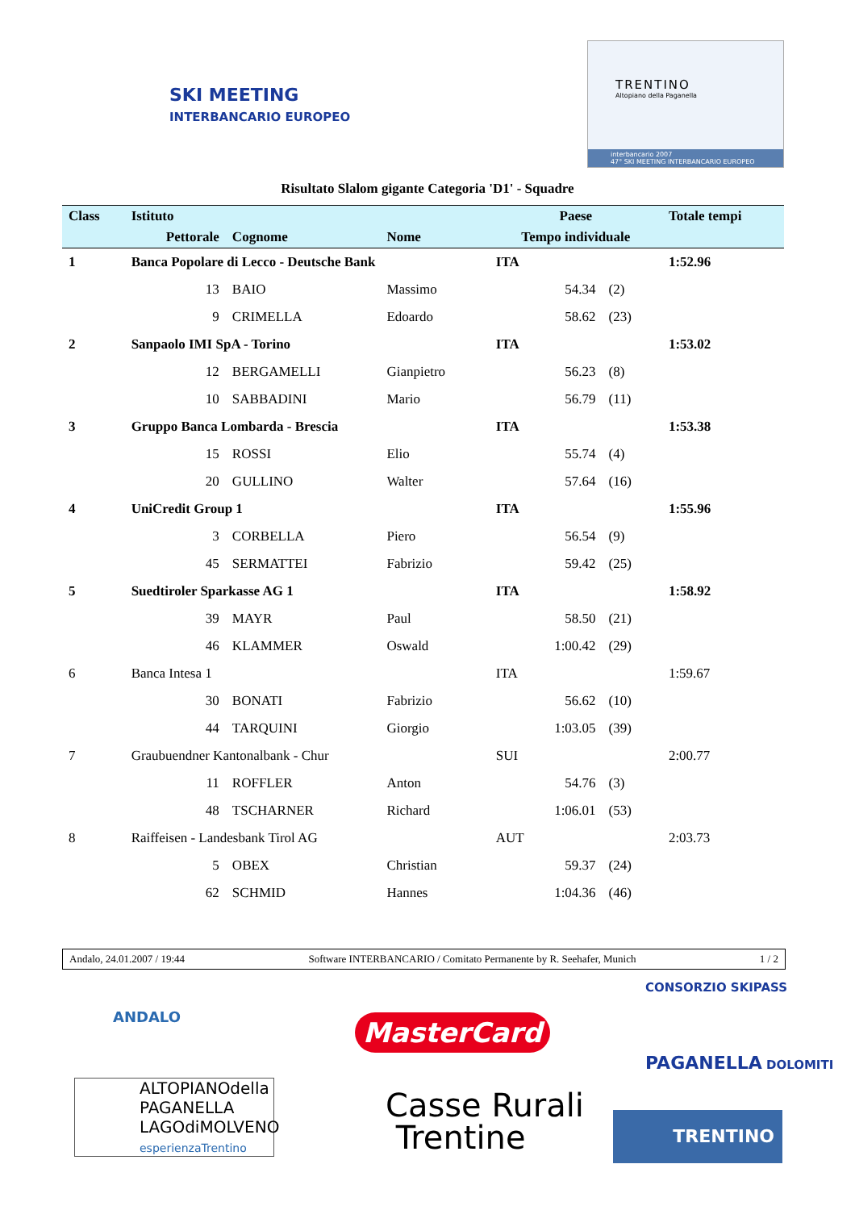SKI MEETING
INTERBANCARIO EUROPEO
TRENTINO
Altopiano della Paganella
interbancario 2007
47° SKI MEETING INTERBANCARIO EUROPEO
Risultato Slalom gigante Categoria 'D1' - Squadre
| Class | Istituto | | | Paese | | | Totale tempi |
| --- | --- | --- | --- | --- | --- | --- | --- |
| | Pettorale | Cognome | Nome | Tempo individuale | | | |
| 1 | Banca Popolare di Lecco - Deutsche Bank | | | ITA | | | 1:52.96 |
| | 13 | BAIO | Massimo | | 54.34 | (2) | |
| | 9 | CRIMELLA | Edoardo | | 58.62 | (23) | |
| 2 | Sanpaolo IMI SpA - Torino | | | ITA | | | 1:53.02 |
| | 12 | BERGAMELLI | Gianpietro | | 56.23 | (8) | |
| | 10 | SABBADINI | Mario | | 56.79 | (11) | |
| 3 | Gruppo Banca Lombarda - Brescia | | | ITA | | | 1:53.38 |
| | 15 | ROSSI | Elio | | 55.74 | (4) | |
| | 20 | GULLINO | Walter | | 57.64 | (16) | |
| 4 | UniCredit Group 1 | | | ITA | | | 1:55.96 |
| | 3 | CORBELLA | Piero | | 56.54 | (9) | |
| | 45 | SERMATTEI | Fabrizio | | 59.42 | (25) | |
| 5 | Suedtiroler Sparkasse AG 1 | | | ITA | | | 1:58.92 |
| | 39 | MAYR | Paul | | 58.50 | (21) | |
| | 46 | KLAMMER | Oswald | | 1:00.42 | (29) | |
| 6 | Banca Intesa 1 | | | ITA | | | 1:59.67 |
| | 30 | BONATI | Fabrizio | | 56.62 | (10) | |
| | 44 | TARQUINI | Giorgio | | 1:03.05 | (39) | |
| 7 | Graubuendner Kantonalbank - Chur | | | SUI | | | 2:00.77 |
| | 11 | ROFFLER | Anton | | 54.76 | (3) | |
| | 48 | TSCHARNER | Richard | | 1:06.01 | (53) | |
| 8 | Raiffeisen - Landesbank Tirol AG | | | AUT | | | 2:03.73 |
| | 5 | OBEX | Christian | | 59.37 | (24) | |
| | 62 | SCHMID | Hannes | | 1:04.36 | (46) | |
Andalo, 24.01.2007 / 19:44 Software INTERBANCARIO / Comitato Permanente by R. Seehafer, Munich 1 / 2
ANDALO
ALTOPIANOdella
PAGANELLA
LAGOdiMOLVENO
esperienzaTrentino
MasterCard
Casse Rurali
Trentine
CONSORZIO SKIPASS
PAGANELLA DOLOMITI
TRENTINO